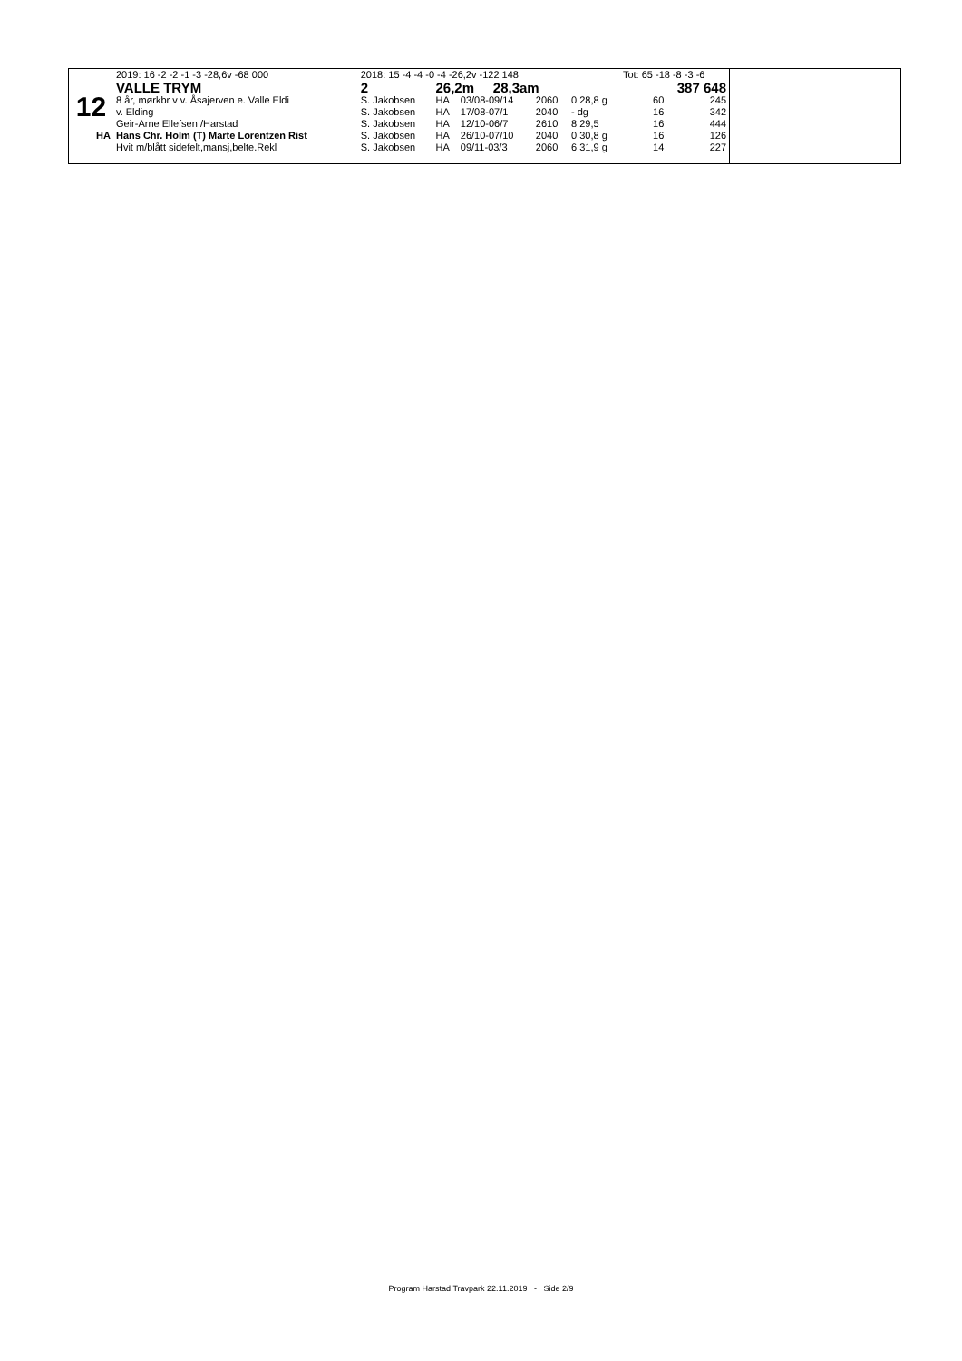| | 2019: 16 -2 -2 -1 -3 -28,6v -68 000 | 2018: 15 -4 -4 -0 -4 -26,2v -122 148 | | | | | Tot: 65 -18 -8 -3 -6 | |
| | VALLE TRYM | 2 | 26,2m 28,3am | | | | 387 648 | |
| 12 | 8 år, mørkbr v v. Åsajerven e. Valle Eldi | S. Jakobsen | HA | 03/08-09/14 | 2060 | 0 28,8 g | 60 | 245 |
| | v. Elding | S. Jakobsen | HA | 17/08-07/1 | 2040 | - dg | 16 | 342 |
| | Geir-Arne Ellefsen /Harstad | S. Jakobsen | HA | 12/10-06/7 | 2610 | 8 29,5 | 16 | 444 |
| HA | Hans Chr. Holm (T) Marte Lorentzen Rist | S. Jakobsen | HA | 26/10-07/10 | 2040 | 0 30,8 g | 16 | 126 |
| | Hvit m/blått sidefelt,mansj,belte.Rekl | S. Jakobsen | HA | 09/11-03/3 | 2060 | 6 31,9 g | 14 | 227 |
Program Harstad Travpark 22.11.2019 - Side 2/9